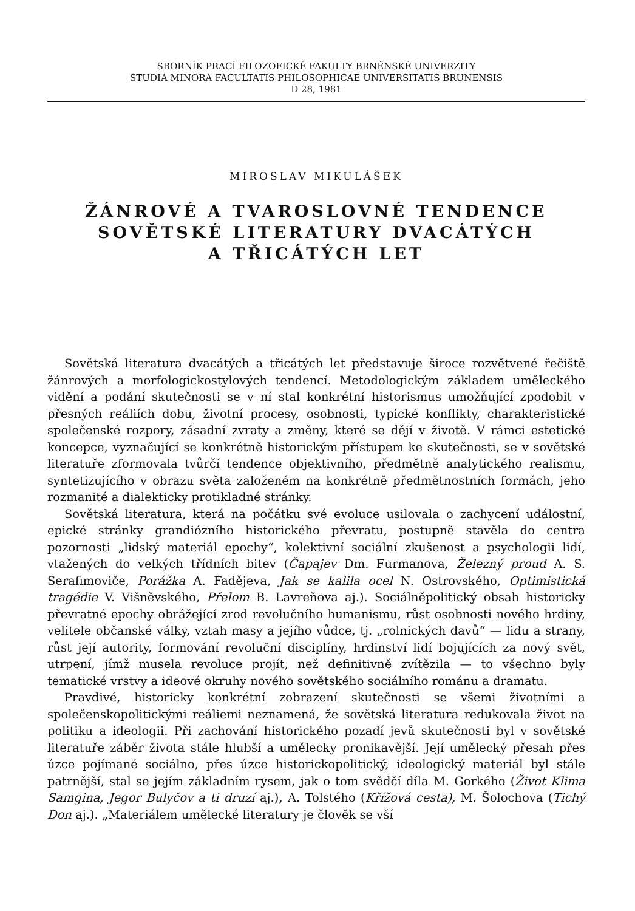SBORNÍK PRACÍ FILOZOFICKÉ FAKULTY BRNĚNSKÉ UNIVERZITY
STUDIA MINORA FACULTATIS PHILOSOPHICAE UNIVERSITATIS BRUNENSIS
D 28, 1981
MIROSLAV MIKULÁŠEK
ŽÁNROVÉ A TVAROSLOVNÉ TENDENCE
SOVĚTSKÉ LITERATURY DVACÁTÝCH
A TŘICÁTÝCH LET
Sovětská literatura dvacátých a třicátých let představuje široce rozvětvené řečiště žánrových a morfologickostylových tendencí. Metodologickým základem uměleckého vidění a podání skutečnosti se v ní stal konkrétní historismus umožňující zpodobit v přesných reáliích dobu, životní procesy, osobnosti, typické konflikty, charakteristické společenské rozpory, zásadní zvraty a změny, které se dějí v životě. V rámci estetické koncepce, vyznačující se konkrétně historickým přístupem ke skutečnosti, se v sovětské literatuře zformovala tvůrčí tendence objektivního, předmětně analytického realismu, syntetizujícího v obrazu světa založeném na konkrétně předmětnostních formách, jeho rozmanité a dialekticky protikladné stránky.
Sovětská literatura, která na počátku své evoluce usilovala o zachycení událostní, epické stránky grandiózního historického převratu, postupně stavěla do centra pozornosti „lidský materiál epochy“, kolektivní sociální zkušenost a psychologii lidí, vtažených do velkých třídních bitev (Čapajev Dm. Furmanova, Železný proud A. S. Serafimoviče, Porážka A. Fadějeva, Jak se kalila ocel N. Ostrovského, Optimistická tragédie V. Višněvského, Přelom B. Lavreňova aj.). Sociálněpolitický obsah historicky převratné epochy obrážející zrod revolučního humanismu, růst osobnosti nového hrdiny, velitele občanské války, vztah masy a jejího vůdce, tj. „rolnických davů“ — lidu a strany, růst její autority, formování revoluční disciplíny, hrdinství lidí bojujících za nový svět, utrpení, jímž musela revoluce projít, než definitivně zvítězila — to všechno byly tematické vrstvy a ideové okruhy nového sovětského sociálního románu a dramatu.
Pravdivé, historicky konkrétní zobrazení skutečnosti se všemi životními a společenskopolitickými reáliemi neznamená, že sovětská literatura redukovala život na politiku a ideologii. Při zachování historického pozadí jevů skutečnosti byl v sovětské literatuře záběr života stále hlubší a umělecky pronikavější. Její umělecký přesah přes úzce pojímané sociálno, přes úzce historickopolitický, ideologický materiál byl stále patrnější, stal se jejím základním rysem, jak o tom svědčí díla M. Gorkého (Život Klima Samgina, Jegor Bulyčov a ti druzí aj.), A. Tolstého (Křížová cesta), M. Šolochova (Tichý Don aj.). „Materiálem umělecké literatury je člověk se vší